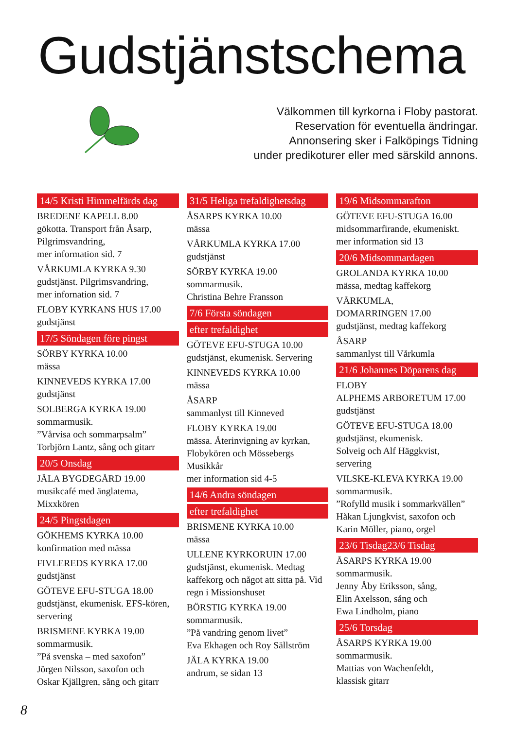Gudstjänstschema
Välkommen till kyrkorna i Floby pastorat.
Reservation för eventuella ändringar.
Annonsering sker i Falköpings Tidning
under predikoturer eller med särskild annons.
14/5 Kristi Himmelfärds dag
BREDENE KAPELL 8.00
gökotta. Transport från Åsarp, Pilgrimsvandring,
mer information sid. 7
VÅRKUMLA KYRKA 9.30
gudstjänst. Pilgrimsvandring,
mer infornation sid. 7
FLOBY KYRKANS HUS 17.00
gudstjänst
17/5 Söndagen före pingst
SÖRBY KYRKA 10.00
mässa
KINNEVEDS KYRKA 17.00
gudstjänst
SOLBERGA KYRKA 19.00
sommarmusik.
”Vårvisa och sommarpsalm”
Torbjörn Lantz, sång och gitarr
20/5 Onsdag
JÄLA BYGDEGÅRD 19.00
musikcafé med änglatema,
Mixxkören
24/5 Pingstdagen
GÖKHEMS KYRKA 10.00
konfirmation med mässa
FIVLEREDS KYRKA 17.00
gudstjänst
GÖTEVE EFU-STUGA 18.00
gudstjänst, ekumenisk. EFS-kören, servering
BRISMENE KYRKA 19.00
sommarmusik.
”På svenska – med saxofon”
Jörgen Nilsson, saxofon och
Oskar Kjällgren, sång och gitarr
31/5 Heliga trefaldighetsdag
ÅSARPS KYRKA 10.00
mässa
VÅRKUMLA KYRKA 17.00
gudstjänst
SÖRBY KYRKA 19.00
sommarmusik.
Christina Behre Fransson
7/6 Första söndagen
efter trefaldighet
GÖTEVE EFU-STUGA 10.00
gudstjänst, ekumenisk. Servering
KINNEVEDS KYRKA 10.00
mässa
ÅSARP
sammanlyst till Kinneved
FLOBY KYRKA 19.00
mässa. Återinvigning av kyrkan, Flobykören och Mössebergs Musikkår
mer information sid 4-5
14/6 Andra söndagen
efter trefaldighet
BRISMENE KYRKA 10.00
mässa
ULLENE KYRKORUIN 17.00
gudstjänst, ekumenisk. Medtag kaffekorg och något att sitta på. Vid regn i Missionshuset
BÖRSTIG KYRKA 19.00
sommarmusik.
”På vandring genom livet”
Eva Ekhagen och Roy Sällström
JÄLA KYRKA 19.00
andrum, se sidan 13
19/6 Midsommarafton
GÖTEVE EFU-STUGA 16.00
midsommarfirande, ekumeniskt.
mer information sid 13
20/6 Midsommardagen
GROLANDA KYRKA 10.00
mässa, medtag kaffekorg
VÅRKUMLA,
DOMARRINGEN 17.00
gudstjänst, medtag kaffekorg
ÅSARP
sammanlyst till Vårkumla
21/6 Johannes Döparens dag
FLOBY
ALPHEMS ARBORETUM 17.00
gudstjänst
GÖTEVE EFU-STUGA 18.00
gudstjänst, ekumenisk.
Solveig och Alf Häggkvist,
servering
VILSKE-KLEVA KYRKA 19.00
sommarmusik.
”Rofylld musik i sommarkvällen”
Håkan Ljungkvist, saxofon och
Karin Möller, piano, orgel
23/6 Tisdag23/6 Tisdag
ÅSARPS KYRKA 19.00
sommarmusik.
Jenny Åby Eriksson, sång,
Elin Axelsson, sång och
Ewa Lindholm, piano
25/6 Torsdag
ÅSARPS KYRKA 19.00
sommarmusik.
Mattias von Wachenfeldt,
klassisk gitarr
8